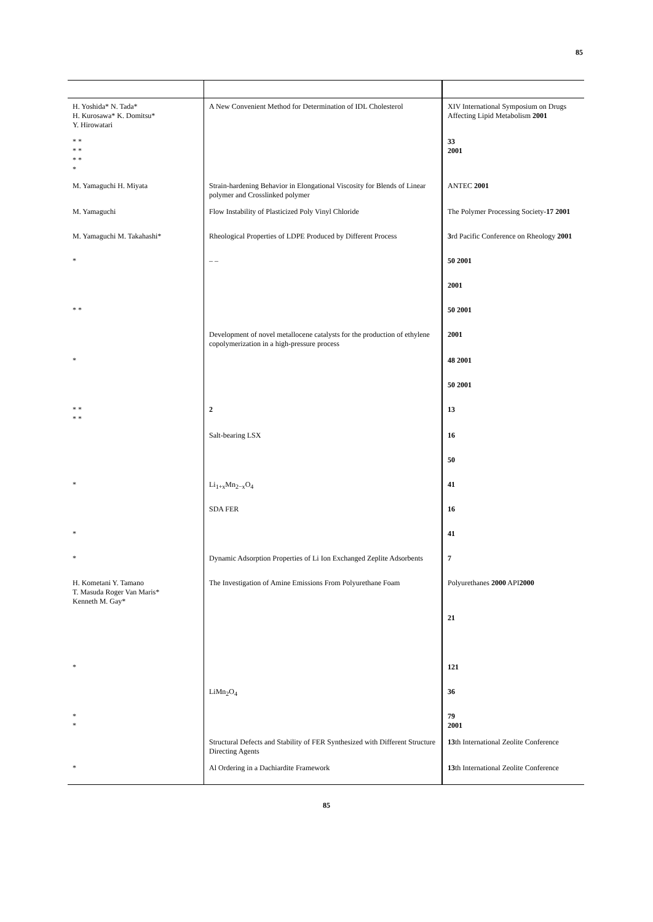85
| H. Yoshida* N. Tada* H. Kurosawa* K. Domitsu* Y. Hirowatari | A New Convenient Method for Determination of IDL Cholesterol | XIV International Symposium on Drugs Affecting Lipid Metabolism 2001 |
| * * * * * * * | | 33 2001 |
| M. Yamaguchi H. Miyata | Strain-hardening Behavior in Elongational Viscosity for Blends of Linear polymer and Crosslinked polymer | ANTEC 2001 |
| M. Yamaguchi | Flow Instability of Plasticized Poly Vinyl Chloride | The Polymer Processing Society- 17 2001 |
| M. Yamaguchi M. Takahashi* | Rheological Properties of LDPE Produced by Different Process | 3 rd Pacific Conference on Rheology 2001 |
| * | – – | 50 2001 |
| | | 2001 |
| * * | | 50 2001 |
| | Development of novel metallocene catalysts for the production of ethylene copolymerization in a high-pressure process | 2001 |
| * | | 48 2001 |
| | | 50 2001 |
| * * * * | 2 | 13 |
| | Salt-bearing LSX | 16 |
| | | 50 |
| * | Li<sub>1+x</sub>Mn<sub>2−x</sub>O<sub>4</sub> | 41 |
| | SDA FER | 16 |
| * | | 41 |
| * | Dynamic Adsorption Properties of Li Ion Exchanged Zeplite Adsorbents | 7 |
| H. Kometani Y. Tamano T. Masuda Roger Van Maris* Kenneth M. Gay* | The Investigation of Amine Emissions From Polyurethane Foam | Polyurethanes 2000 API 2000 |
| | | 21 |
| * | | 121 |
| | LiMn<sub>2</sub>O<sub>4</sub> | 36 |
| * * | | 79 2001 |
| | Structural Defects and Stability of FER Synthesized with Different Structure Directing Agents | 13 th International Zeolite Conference |
| * | Al Ordering in a Dachiardite Framework | 13 th International Zeolite Conference |
85